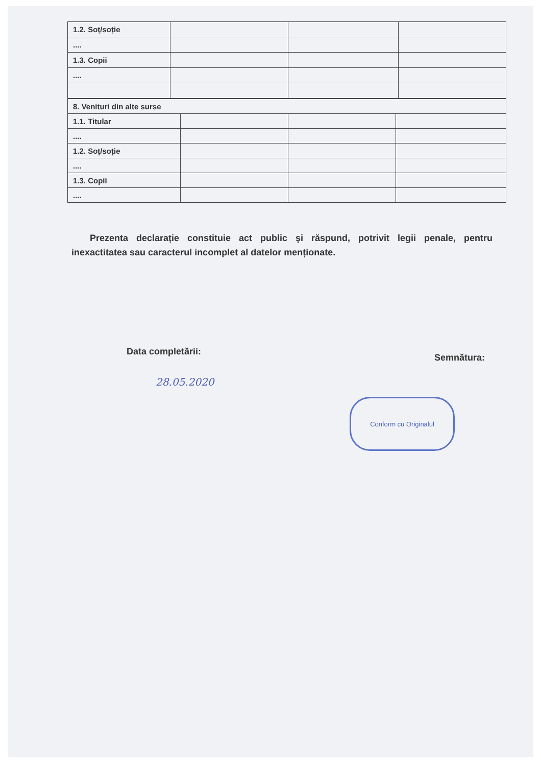| 1.2. Soț/soție | | | |
| .... | | | |
| 1.3. Copii | | | |
| .... | | | |
| 8. Venituri din alte surse | | | |
| 1.1. Titular | | | |
| .... | | | |
| 1.2. Soț/soție | | | |
| .... | | | |
| 1.3. Copii | | | |
| .... | | | |
Prezenta declarație constituie act public şi răspund, potrivit legii penale, pentru inexactitatea sau caracterul incomplet al datelor menționate.
Data completării: Semnătura:
28.05.2020
Conform cu Originalul